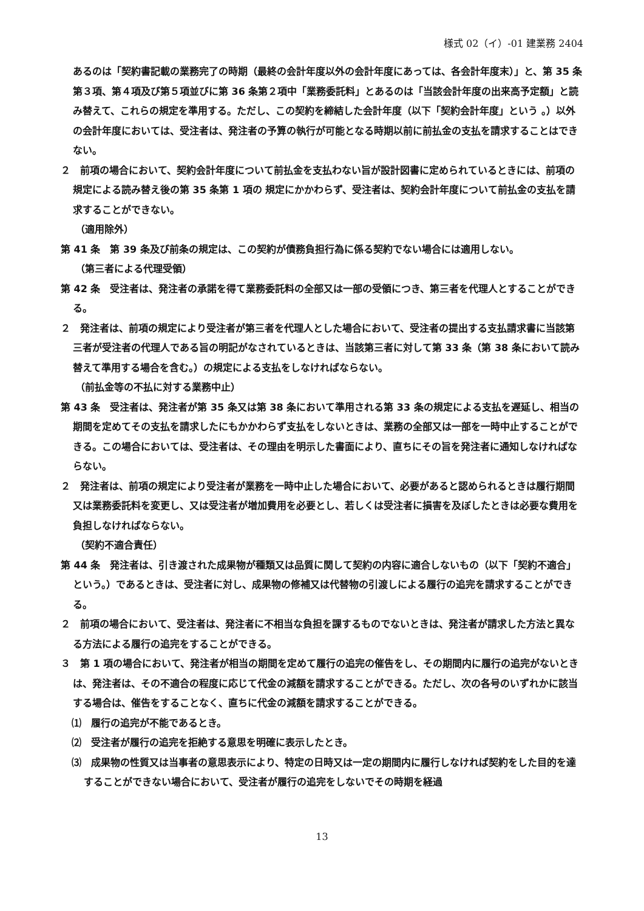様式 02（イ）-01 建業務 2404
あるのは「契約書記載の業務完了の時期（最終の会計年度以外の会計年度にあっては、各会計年度末）」と、第 35 条第３項、第４項及び第５項並びに第 36 条第２項中「業務委託料」とあるのは「当該会計年度の出来高予定額」と読み替えて、これらの規定を準用する。ただし、この契約を締結した会計年度（以下「契約会計年度」という 。）以外の会計年度においては、受注者は、発注者の予算の執行が可能となる時期以前に前払金の支払を請求することはできない。
２　前項の場合において、契約会計年度について前払金を支払わない旨が設計図書に定められているときには、前項の規定による読み替え後の第 35 条第 1 項の 規定にかかわらず、受注者は、契約会計年度について前払金の支払を請求することができない。
（適用除外）
第 41 条　第 39 条及び前条の規定は、この契約が債務負担行為に係る契約でない場合には適用しない。
（第三者による代理受領）
第 42 条　受注者は、発注者の承諾を得て業務委託料の全部又は一部の受領につき、第三者を代理人とすることができる。
２　発注者は、前項の規定により受注者が第三者を代理人とした場合において、受注者の提出する支払請求書に当該第三者が受注者の代理人である旨の明記がなされているときは、当該第三者に対して第 33 条（第 38 条において読み替えて準用する場合を含む。）の規定による支払をしなければならない。
（前払金等の不払に対する業務中止）
第 43 条　受注者は、発注者が第 35 条又は第 38 条において準用される第 33 条の規定による支払を遅延し、相当の期間を定めてその支払を請求したにもかかわらず支払をしないときは、業務の全部又は一部を一時中止することができる。この場合においては、受注者は、その理由を明示した書面により、直ちにその旨を発注者に通知しなければならない。
２　発注者は、前項の規定により受注者が業務を一時中止した場合において、必要があると認められるときは履行期間又は業務委託料を変更し、又は受注者が増加費用を必要とし、若しくは受注者に損害を及ぼしたときは必要な費用を負担しなければならない。
（契約不適合責任）
第 44 条　発注者は、引き渡された成果物が種類又は品質に関して契約の内容に適合しないもの（以下「契約不適合」という。）であるときは、受注者に対し、成果物の修補又は代替物の引渡しによる履行の追完を請求することができる。
２　前項の場合において、受注者は、発注者に不相当な負担を課するものでないときは、発注者が請求した方法と異なる方法による履行の追完をすることができる。
３　第 1 項の場合において、発注者が相当の期間を定めて履行の追完の催告をし、その期間内に履行の追完がないときは、発注者は、その不適合の程度に応じて代金の減額を請求することができる。ただし、次の各号のいずれかに該当する場合は、催告をすることなく、直ちに代金の減額を請求することができる。
⑴　履行の追完が不能であるとき。
⑵　受注者が履行の追完を拒絶する意思を明確に表示したとき。
⑶　成果物の性質又は当事者の意思表示により、特定の日時又は一定の期間内に履行しなければ契約をした目的を達することができない場合において、受注者が履行の追完をしないでその時期を経過
13